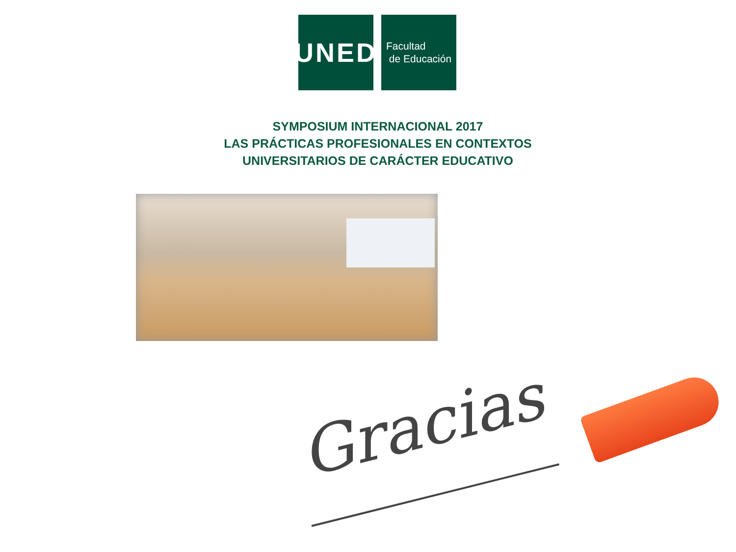UNED
Facultad
de Educación
SYMPOSIUM INTERNACIONAL 2017
LAS PRÁCTICAS PROFESIONALES EN CONTEXTOS
UNIVERSITARIOS DE CARÁCTER EDUCATIVO
Gracias